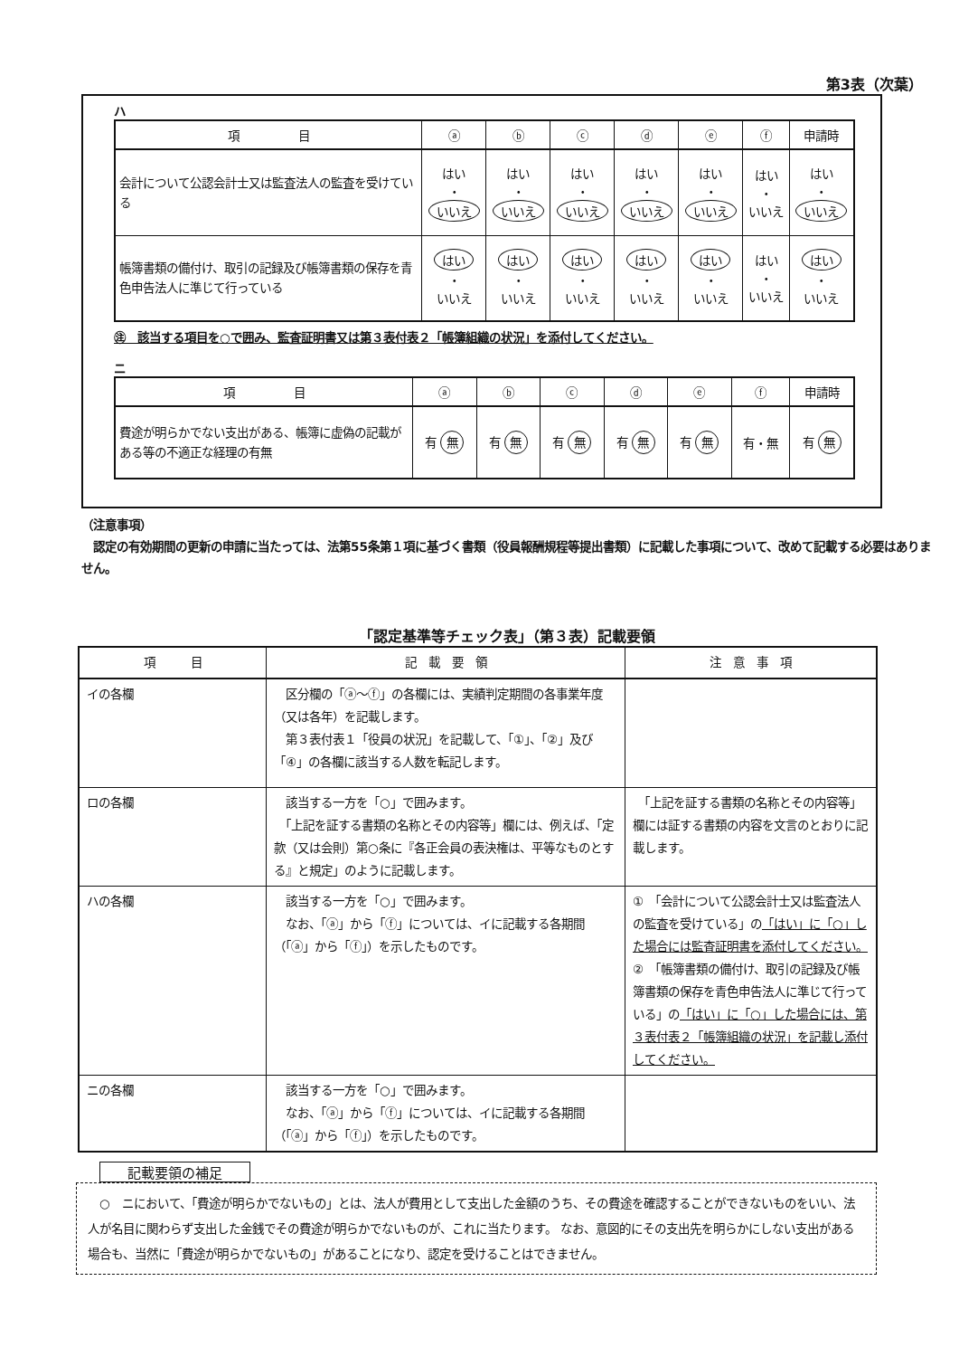第3表（次葉）
ハ
| 項 目 | ⓐ | ⓑ | ⓒ | ⓓ | ⓔ | ⓕ | 申請時 |
| --- | --- | --- | --- | --- | --- | --- | --- |
| 会計について公認会計士又は監査法人の監査を受けている | はい ・ いいえ | はい ・ いいえ | はい ・ いいえ | はい ・ いいえ | はい ・ いいえ | はい ・ いいえ | はい ・ いいえ |
| 帳簿書類の備付け、取引の記録及び帳簿書類の保存を青色申告法人に準じて行っている | はい ・ いいえ | はい ・ いいえ | はい ・ いいえ | はい ・ いいえ | はい ・ いいえ | はい ・ いいえ | はい ・ いいえ |
㊟　該当する項目を○で囲み、監査証明書又は第３表付表２「帳簿組織の状況」を添付してください。
ニ
| 項 目 | ⓐ | ⓑ | ⓒ | ⓓ | ⓔ | ⓕ | 申請時 |
| --- | --- | --- | --- | --- | --- | --- | --- |
| 費途が明らかでない支出がある、帳簿に虚偽の記載がある等の不適正な経理の有無 | 有 無 | 有 無 | 有 無 | 有 無 | 有 無 | 有・無 | 有 無 |
（注意事項）
　認定の有効期間の更新の申請に当たっては、法第55条第１項に基づく書類（役員報酬規程等提出書類）に記載した事項について、改めて記載する必要はありません。
「認定基準等チェック表」（第３表）記載要領
| 項 目 | 記 載 要 領 | 注 意 事 項 |
| --- | --- | --- |
| イの各欄 | 区分欄の「ⓐ～ⓕ」の各欄には、実績判定期間の各事業年度（又は各年）を記載します。 第３表付表１「役員の状況」を記載して、「①」、「②」及び「④」の各欄に該当する人数を転記します。 | |
| ロの各欄 | 該当する一方を「○」で囲みます。 「上記を証する書類の名称とその内容等」欄には、例えば、「定款（又は会則）第○条に『各正会員の表決権は、平等なものとする』と規定」のように記載します。 | 「上記を証する書類の名称とその内容等」欄には証する書類の内容を文言のとおりに記載します。 |
| ハの各欄 | 該当する一方を「○」で囲みます。 なお、「ⓐ」から「ⓕ」については、イに記載する各期間（「ⓐ」から「ⓕ」）を示したものです。 | ① 「会計について公認会計士又は監査法人の監査を受けている」の 「はい」に「○」した場合には監査証明書を添付してください。 ② 「帳簿書類の備付け、取引の記録及び帳簿書類の保存を青色申告法人に準じて行っている」の 「はい」に「○」した場合には、第３表付表２「帳簿組織の状況」を記載し添付してください。 |
| ニの各欄 | 該当する一方を「○」で囲みます。 なお、「ⓐ」から「ⓕ」については、イに記載する各期間（「ⓐ」から「ⓕ」）を示したものです。 | |
記載要領の補足
　○　ニにおいて、「費途が明らかでないもの」とは、法人が費用として支出した金額のうち、その費途を確認することができないものをいい、法人が名目に関わらず支出した金銭でその費途が明らかでないものが、これに当たります。 なお、意図的にその支出先を明らかにしない支出がある場合も、当然に「費途が明らかでないもの」があることになり、認定を受けることはできません。